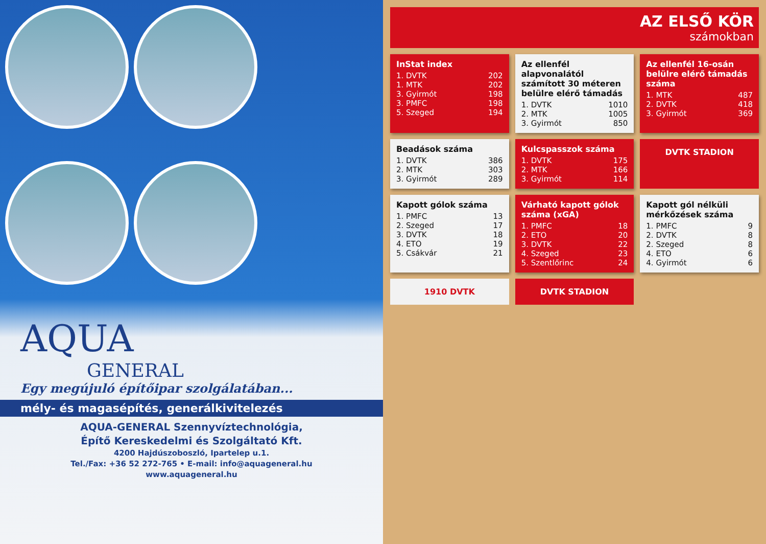AQUA
GENERAL
Egy megújuló építőipar szolgálatában...
mély- és magasépítés, generálkivitelezés
AQUA-GENERAL Szennyvíztechnológia,
Építő Kereskedelmi és Szolgáltató Kft.
4200 Hajdúszoboszló, Ipartelep u.1.
Tel./Fax: +36 52 272-765 • E-mail: info@aquageneral.hu
www.aquageneral.hu
AZ ELSŐ KÖR
számokban
InStat index
| 1. DVTK | 202 |
| 1. MTK | 202 |
| 3. Gyirmót | 198 |
| 3. PMFC | 198 |
| 5. Szeged | 194 |
Az ellenfél alapvonalától számított 30 méteren belülre elérő támadás
| 1. DVTK | 1010 |
| 2. MTK | 1005 |
| 3. Gyirmót | 850 |
Az ellenfél 16-osán belülre elérő támadás száma
| 1. MTK | 487 |
| 2. DVTK | 418 |
| 3. Gyirmót | 369 |
Beadások száma
| 1. DVTK | 386 |
| 2. MTK | 303 |
| 3. Gyirmót | 289 |
Kulcspasszok száma
| 1. DVTK | 175 |
| 2. MTK | 166 |
| 3. Gyirmót | 114 |
DVTK STADION
Kapott gólok száma
| 1. PMFC | 13 |
| 2. Szeged | 17 |
| 3. DVTK | 18 |
| 4. ETO | 19 |
| 5. Csákvár | 21 |
Várható kapott gólok száma (xGA)
| 1. PMFC | 18 |
| 2. ETO | 20 |
| 3. DVTK | 22 |
| 4. Szeged | 23 |
| 5. Szentlőrinc | 24 |
Kapott gól nélküli mérkőzések száma
| 1. PMFC | 9 |
| 2. DVTK | 8 |
| 2. Szeged | 8 |
| 4. ETO | 6 |
| 4. Gyirmót | 6 |
1910 DVTK
DVTK STADION